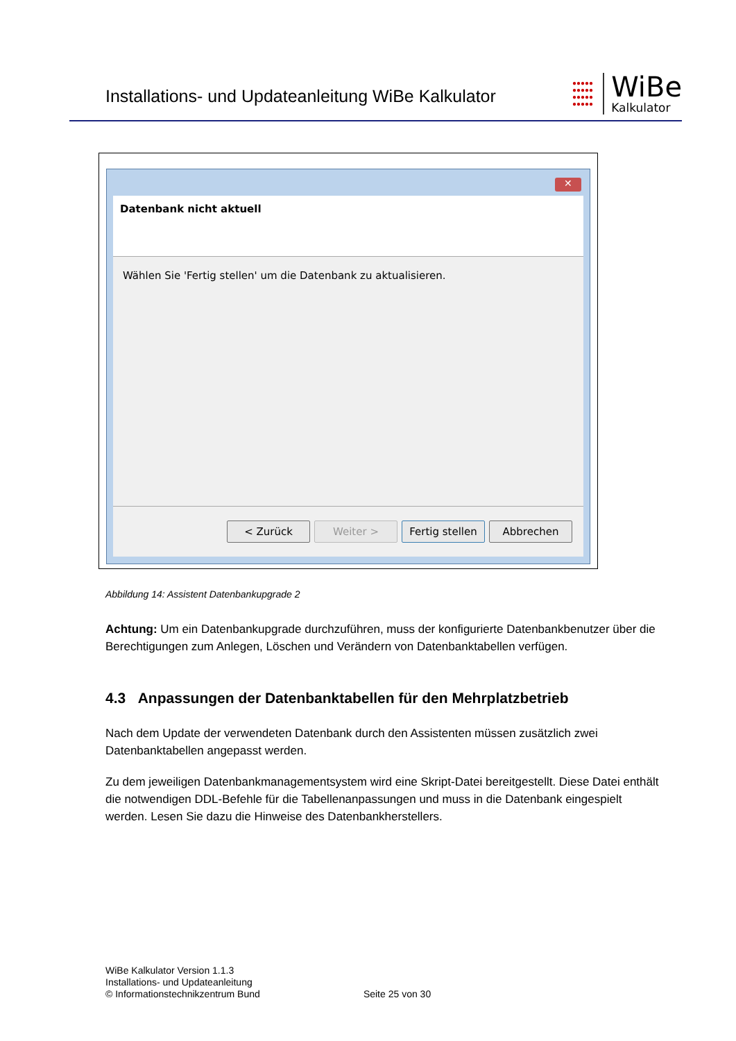Installations- und Updateanleitung WiBe Kalkulator
●●●●●
●●●●●
●●●●●
●●●●●
WiBe
Kalkulator
✕
Datenbank nicht aktuell
Wählen Sie 'Fertig stellen' um die Datenbank zu aktualisieren.
< Zurück Weiter >
Fertig stellen
Abbrechen
Abbildung 14: Assistent Datenbankupgrade 2
Achtung: Um ein Datenbankupgrade durchzuführen, muss der konfigurierte Datenbankbenutzer über die Berechtigungen zum Anlegen, Löschen und Verändern von Datenbanktabellen verfügen.
4.3 Anpassungen der Datenbanktabellen für den Mehrplatzbetrieb
Nach dem Update der verwendeten Datenbank durch den Assistenten müssen zusätzlich zwei Datenbanktabellen angepasst werden.
Zu dem jeweiligen Datenbankmanagementsystem wird eine Skript-Datei bereitgestellt. Diese Datei enthält die notwendigen DDL-Befehle für die Tabellenanpassungen und muss in die Datenbank eingespielt werden. Lesen Sie dazu die Hinweise des Datenbankherstellers.
WiBe Kalkulator Version 1.1.3
Installations- und Updateanleitung
© Informationstechnikzentrum Bund Seite 25 von 30